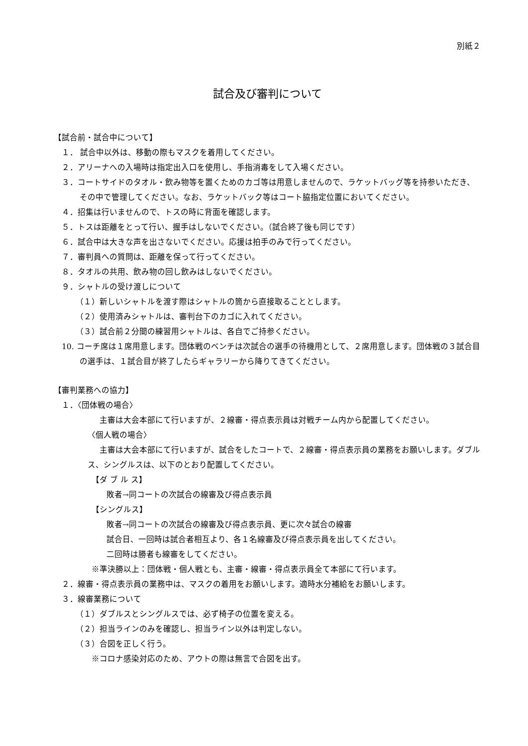別紙２
試合及び審判について
【試合前・試合中について】
１． 試合中以外は、移動の際もマスクを着用してください。
２．アリーナへの入場時は指定出入口を使用し、手指消毒をして入場ください。
３．コートサイドのタオル・飲み物等を置くためのカゴ等は用意しませんので、ラケットバッグ等を持参いただき、その中で管理してください。なお、ラケットバック等はコート脇指定位置においてください。
４．招集は行いませんので、トスの時に背面を確認します。
５．トスは距離をとって行い、握手はしないでください。（試合終了後も同じです）
６．試合中は大きな声を出さないでください。応援は拍手のみで行ってください。
７．審判員への質問は、距離を保って行ってください。
８．タオルの共用、飲み物の回し飲みはしないでください。
９．シャトルの受け渡しについて
（１）新しいシャトルを渡す際はシャトルの筒から直接取ることとします。
（２）使用済みシャトルは、審判台下のカゴに入れてください。
（３）試合前２分間の練習用シャトルは、各自でご持参ください。
10. コーチ席は１席用意します。団体戦のベンチは次試合の選手の待機用として、２席用意します。団体戦の３試合目の選手は、１試合目が終了したらギャラリーから降りてきてください。
【審判業務への協力】
１．〈団体戦の場合〉
主審は大会本部にて行いますが、２線審・得点表示員は対戦チーム内から配置してください。
〈個人戦の場合〉
主審は大会本部にて行いますが、試合をしたコートで、２線審・得点表示員の業務をお願いします。ダブルス、シングルスは、以下のとおり配置してください。
【ダ ブ ル ス】
敗者→同コートの次試合の線審及び得点表示員
【シングルス】
敗者→同コートの次試合の線審及び得点表示員、更に次々試合の線審
試合日、一回時は試合者相互より、各１名線審及び得点表示員を出してください。
二回時は勝者も線審をしてください。
※準決勝以上：団体戦・個人戦とも、主審・線審・得点表示員全て本部にて行います。
２．線審・得点表示員の業務中は、マスクの着用をお願いします。適時水分補給をお願いします。
３．線審業務について
（１）ダブルスとシングルスでは、必ず椅子の位置を変える。
（２）担当ラインのみを確認し、担当ライン以外は判定しない。
（３）合図を正しく行う。
※コロナ感染対応のため、アウトの際は無言で合図を出す。